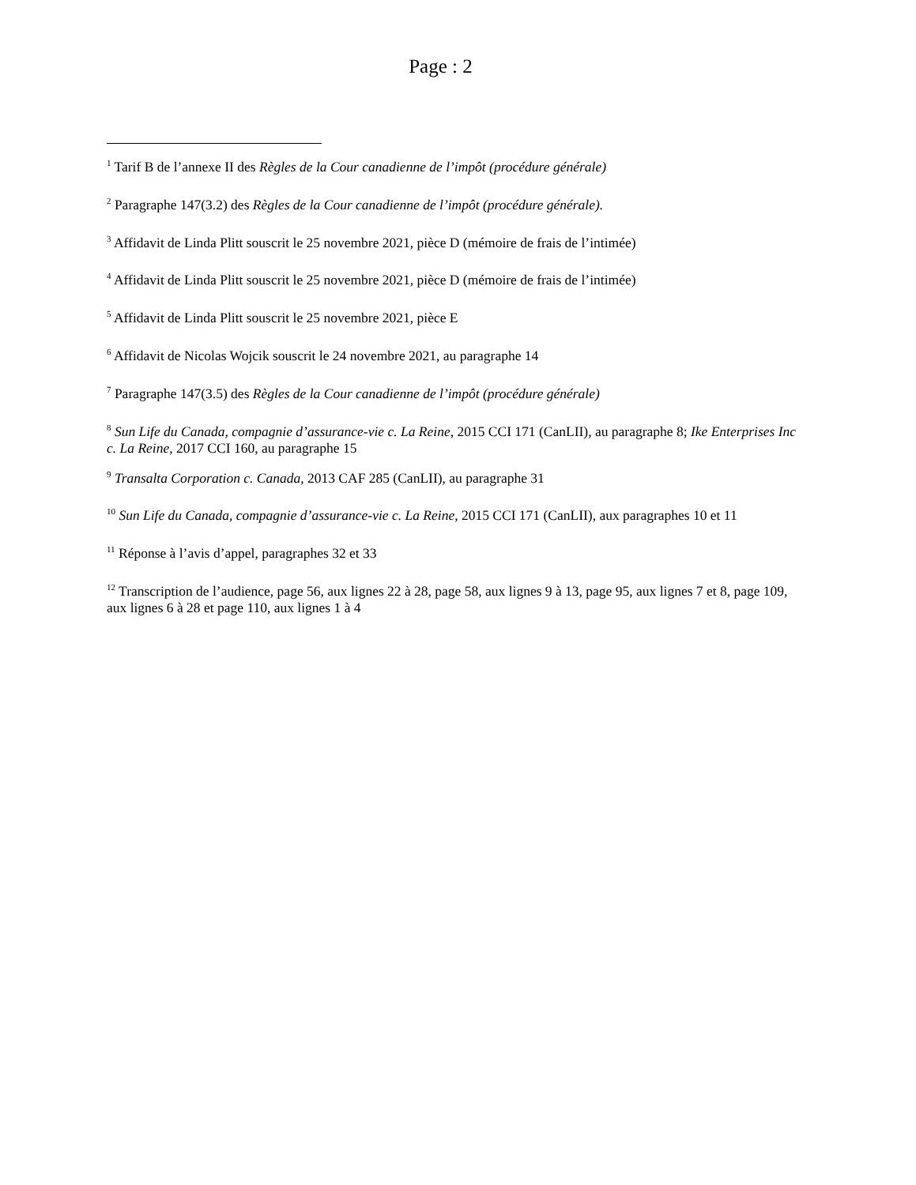Page : 2
<sup>1</sup> Tarif B de l’annexe II des Règles de la Cour canadienne de l’impôt (procédure générale)
<sup>2</sup> Paragraphe 147(3.2) des Règles de la Cour canadienne de l’impôt (procédure générale).
<sup>3</sup> Affidavit de Linda Plitt souscrit le 25 novembre 2021, pièce D (mémoire de frais de l’intimée)
<sup>4</sup> Affidavit de Linda Plitt souscrit le 25 novembre 2021, pièce D (mémoire de frais de l’intimée)
<sup>5</sup> Affidavit de Linda Plitt souscrit le 25 novembre 2021, pièce E
<sup>6</sup> Affidavit de Nicolas Wojcik souscrit le 24 novembre 2021, au paragraphe 14
<sup>7</sup> Paragraphe 147(3.5) des Règles de la Cour canadienne de l’impôt (procédure générale)
<sup>8</sup> Sun Life du Canada, compagnie d’assurance-vie c. La Reine, 2015 CCI 171 (CanLII), au paragraphe 8; Ike Enterprises Inc c. La Reine, 2017 CCI 160, au paragraphe 15
<sup>9</sup> Transalta Corporation c. Canada, 2013 CAF 285 (CanLII), au paragraphe 31
<sup>10</sup> Sun Life du Canada, compagnie d’assurance-vie c. La Reine, 2015 CCI 171 (CanLII), aux paragraphes 10 et 11
<sup>11</sup> Réponse à l’avis d’appel, paragraphes 32 et 33
<sup>12</sup> Transcription de l’audience, page 56, aux lignes 22 à 28, page 58, aux lignes 9 à 13, page 95, aux lignes 7 et 8, page 109, aux lignes 6 à 28 et page 110, aux lignes 1 à 4